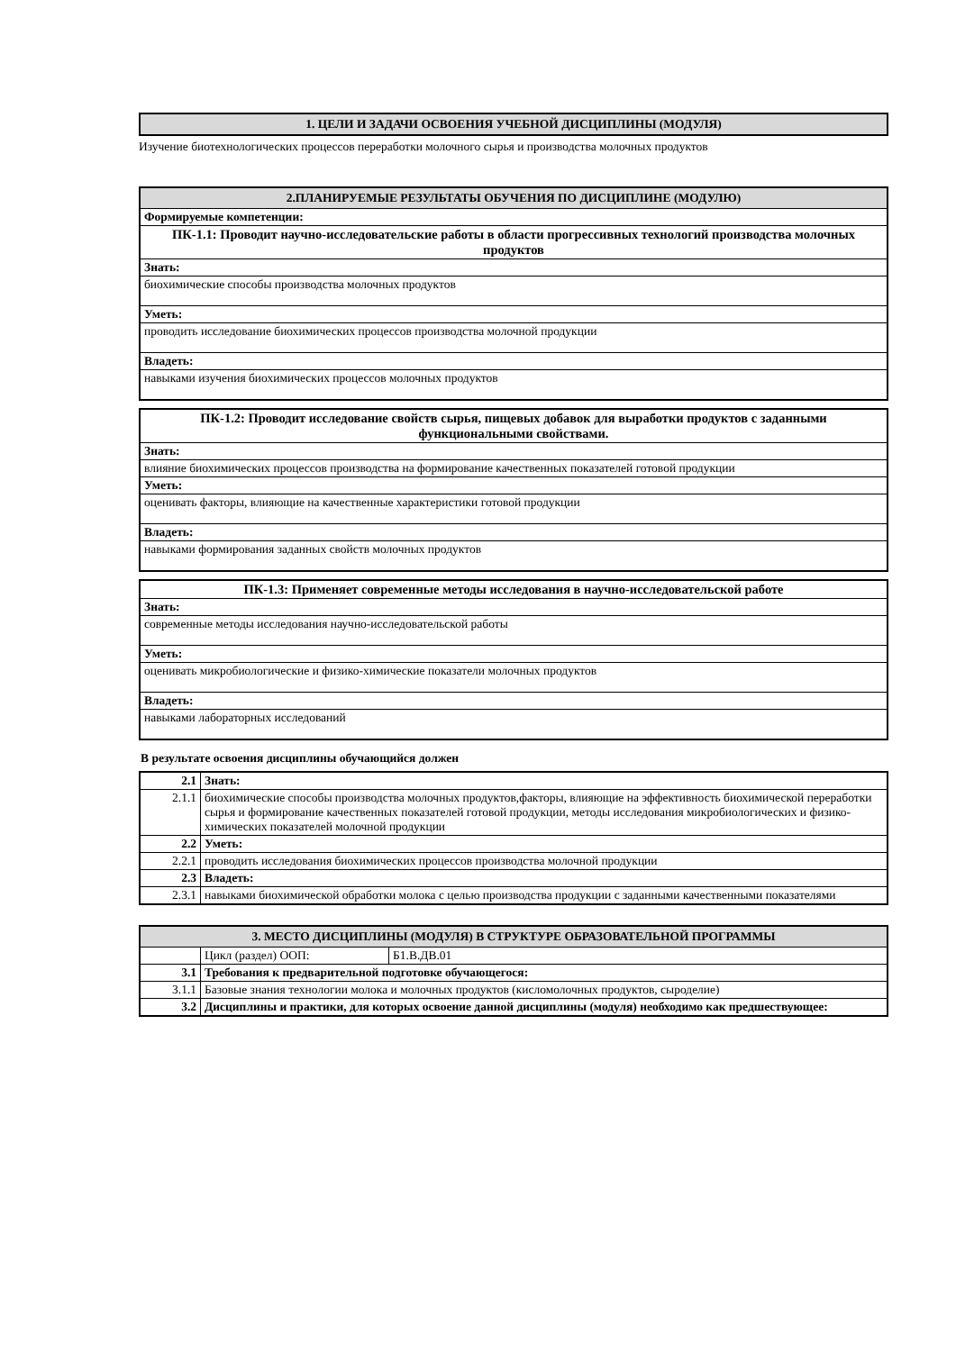| 1. ЦЕЛИ И ЗАДАЧИ ОСВОЕНИЯ УЧЕБНОЙ ДИСЦИПЛИНЫ (МОДУЛЯ) |
| --- |
Изучение биотехнологических процессов переработки молочного сырья и производства молочных продуктов
| 2.ПЛАНИРУЕМЫЕ РЕЗУЛЬТАТЫ ОБУЧЕНИЯ ПО ДИСЦИПЛИНЕ (МОДУЛЮ) |
| --- |
| Формируемые компетенции: |
| ПК-1.1: Проводит научно-исследовательские работы в области прогрессивных технологий производства молочных продуктов |
| Знать: |
| биохимические способы производства молочных продуктов |
| Уметь: |
| проводить исследование биохимических процессов производства молочной продукции |
| Владеть: |
| навыками изучения биохимических процессов молочных продуктов |
| ПК-1.2: Проводит исследование свойств сырья, пищевых добавок для выработки продуктов с заданными функциональными свойствами. |
| Знать: |
| влияние биохимических процессов производства на формирование качественных показателей готовой продукции |
| Уметь: |
| оценивать факторы, влияющие на качественные характеристики готовой продукции |
| Владеть: |
| навыками формирования заданных свойств молочных продуктов |
| ПК-1.3: Применяет современные методы исследования в научно-исследовательской работе |
| Знать: |
| современные методы исследования научно-исследовательской работы |
| Уметь: |
| оценивать микробиологические и физико-химические показатели молочных продуктов |
| Владеть: |
| навыками лабораторных исследований |
В результате освоения дисциплины обучающийся должен
| 2.1 | Знать: |
| 2.1.1 | биохимические способы производства молочных продуктов,факторы, влияющие на эффективность биохимической переработки сырья и формирование качественных показателей готовой продукции, методы исследования микробиологических и физико-химических показателей молочной продукции |
| 2.2 | Уметь: |
| 2.2.1 | проводить исследования биохимических процессов производства молочной продукции |
| 2.3 | Владеть: |
| 2.3.1 | навыками биохимической обработки молока с целью производства продукции с заданными качественными показателями |
| 3. МЕСТО ДИСЦИПЛИНЫ (МОДУЛЯ) В СТРУКТУРЕ ОБРАЗОВАТЕЛЬНОЙ ПРОГРАММЫ | | |
| --- | --- | --- |
| | Цикл (раздел) ООП: | Б1.В.ДВ.01 |
| 3.1 | Требования к предварительной подготовке обучающегося: | |
| 3.1.1 | Базовые знания технологии молока и молочных продуктов (кисломолочных продуктов, сыроделие) | |
| 3.2 | Дисциплины и практики, для которых освоение данной дисциплины (модуля) необходимо как предшествующее: | |